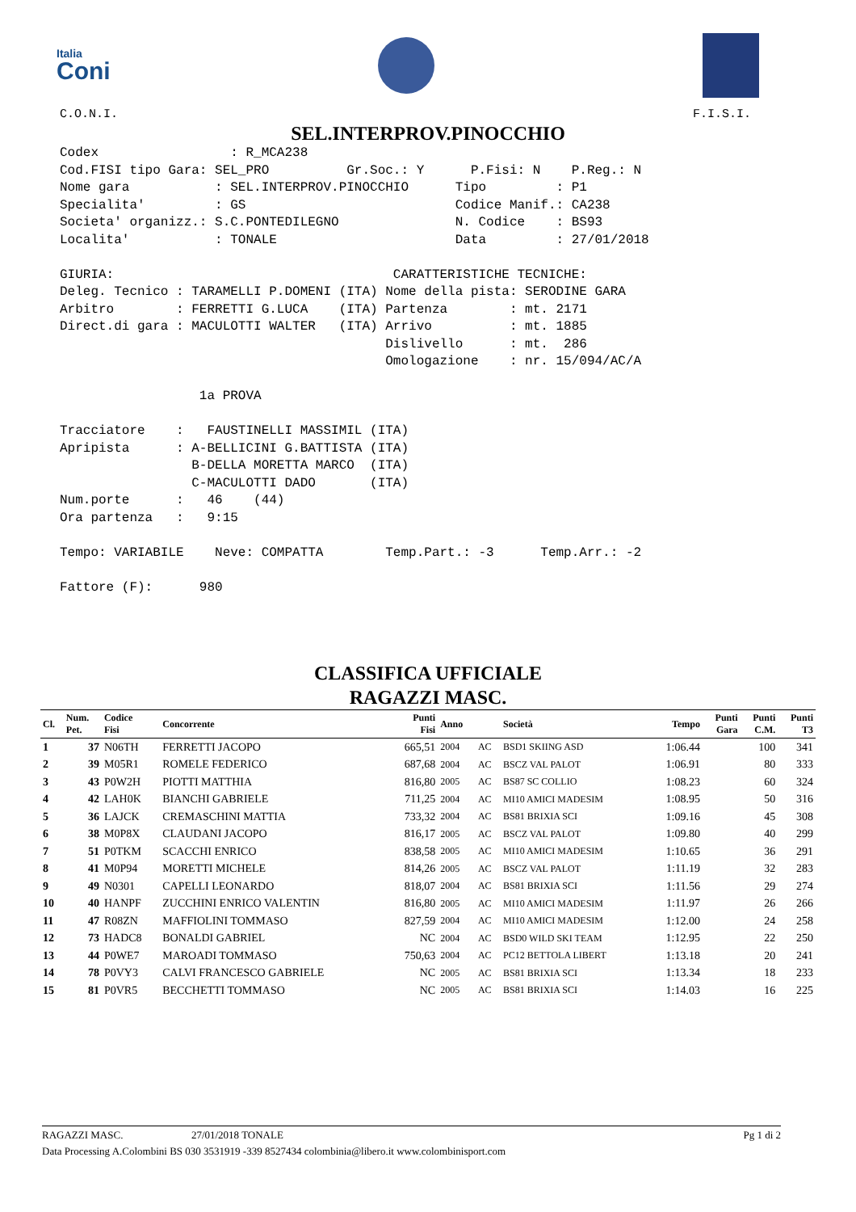Italia
Coni
C.O.N.I. F.I.S.I.
SEL.INTERPROV.PINOCCHIO
Codex                 : R_MCA238
Cod.FISI tipo Gara: SEL_PRO          Gr.Soc.: Y      P.Fisi: N    P.Reg.: N
Nome gara           : SEL.INTERPROV.PINOCCHIO      Tipo         : P1
Specialita'         : GS                           Codice Manif.: CA238
Societa' organizz.: S.C.PONTEDILEGNO               N. Codice    : BS93
Localita'           : TONALE                       Data         : 27/01/2018

GIURIA:                                    CARATTERISTICHE TECNICHE:
Deleg. Tecnico : TARAMELLI P.DOMENI (ITA) Nome della pista: SERODINE GARA
Arbitro        : FERRETTI G.LUCA    (ITA) Partenza        : mt. 2171
Direct.di gara : MACULOTTI WALTER   (ITA) Arrivo          : mt. 1885
                                          Dislivello      : mt.  286
                                          Omologazione    : nr. 15/094/AC/A

                  1a PROVA

Tracciatore    :   FAUSTINELLI MASSIMIL (ITA)
Apripista      : A-BELLICINI G.BATTISTA (ITA)
                 B-DELLA MORETTA MARCO  (ITA)
                 C-MACULOTTI DADO       (ITA)
Num.porte      :   46    (44)
Ora partenza   :   9:15

Tempo: VARIABILE    Neve: COMPATTA        Temp.Part.: -3      Temp.Arr.: -2

Fattore (F):      980
CLASSIFICA UFFICIALE
RAGAZZI MASC.
| Cl. | Num. Pet. | Codice Fisi | Concorrente | Punti Fisi | Anno | | Società | Tempo | Punti Gara | Punti C.M. | Punti T3 |
| --- | --- | --- | --- | --- | --- | --- | --- | --- | --- | --- | --- |
| 1 | 37 | N06TH | FERRETTI JACOPO | 665,51 | 2004 | AC | BSD1 SKIING ASD | 1:06.44 | | 100 | 341 |
| 2 | 39 | M05R1 | ROMELE FEDERICO | 687,68 | 2004 | AC | BSCZ VAL PALOT | 1:06.91 | | 80 | 333 |
| 3 | 43 | P0W2H | PIOTTI MATTHIA | 816,80 | 2005 | AC | BS87 SC COLLIO | 1:08.23 | | 60 | 324 |
| 4 | 42 | LAH0K | BIANCHI GABRIELE | 711,25 | 2004 | AC | MI10 AMICI MADESIM | 1:08.95 | | 50 | 316 |
| 5 | 36 | LAJCK | CREMASCHINI MATTIA | 733,32 | 2004 | AC | BS81 BRIXIA SCI | 1:09.16 | | 45 | 308 |
| 6 | 38 | M0P8X | CLAUDANI JACOPO | 816,17 | 2005 | AC | BSCZ VAL PALOT | 1:09.80 | | 40 | 299 |
| 7 | 51 | P0TKM | SCACCHI ENRICO | 838,58 | 2005 | AC | MI10 AMICI MADESIM | 1:10.65 | | 36 | 291 |
| 8 | 41 | M0P94 | MORETTI MICHELE | 814,26 | 2005 | AC | BSCZ VAL PALOT | 1:11.19 | | 32 | 283 |
| 9 | 49 | N0301 | CAPELLI LEONARDO | 818,07 | 2004 | AC | BS81 BRIXIA SCI | 1:11.56 | | 29 | 274 |
| 10 | 40 | HANPF | ZUCCHINI ENRICO VALENTIN | 816,80 | 2005 | AC | MI10 AMICI MADESIM | 1:11.97 | | 26 | 266 |
| 11 | 47 | R08ZN | MAFFIOLINI TOMMASO | 827,59 | 2004 | AC | MI10 AMICI MADESIM | 1:12.00 | | 24 | 258 |
| 12 | 73 | HADC8 | BONALDI GABRIEL | NC | 2004 | AC | BSD0 WILD SKI TEAM | 1:12.95 | | 22 | 250 |
| 13 | 44 | P0WE7 | MAROADI TOMMASO | 750,63 | 2004 | AC | PC12 BETTOLA LIBERT | 1:13.18 | | 20 | 241 |
| 14 | 78 | P0VY3 | CALVI FRANCESCO GABRIELE | NC | 2005 | AC | BS81 BRIXIA SCI | 1:13.34 | | 18 | 233 |
| 15 | 81 | P0VR5 | BECCHETTI TOMMASO | NC | 2005 | AC | BS81 BRIXIA SCI | 1:14.03 | | 16 | 225 |
RAGAZZI MASC. 27/01/2018 TONALE Pg 1 di 2
Data Processing A.Colombini BS 030 3531919 -339 8527434 colombinia@libero.it www.colombinisport.com